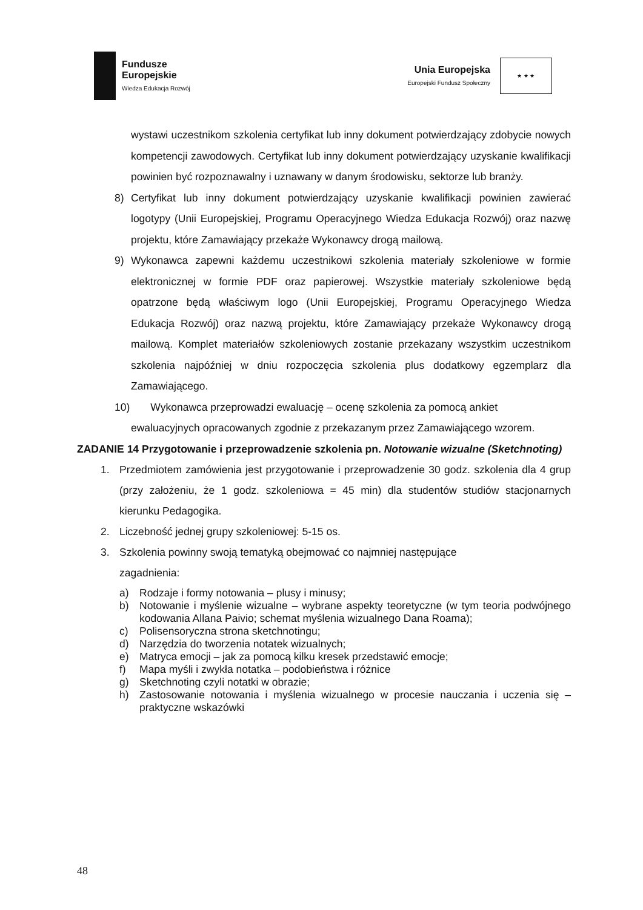Fundusze
Europejskie
Wiedza Edukacja Rozwój
Unia Europejska
Europejski Fundusz Społeczny
★ ★ ★
wystawi uczestnikom szkolenia certyfikat lub inny dokument potwierdzający zdobycie nowych kompetencji zawodowych. Certyfikat lub inny dokument potwierdzający uzyskanie kwalifikacji powinien być rozpoznawalny i uznawany w danym środowisku, sektorze lub branży.
8) Certyfikat lub inny dokument potwierdzający uzyskanie kwalifikacji powinien zawierać logotypy (Unii Europejskiej, Programu Operacyjnego Wiedza Edukacja Rozwój) oraz nazwę projektu, które Zamawiający przekaże Wykonawcy drogą mailową.
9) Wykonawca zapewni każdemu uczestnikowi szkolenia materiały szkoleniowe w formie elektronicznej w formie PDF oraz papierowej. Wszystkie materiały szkoleniowe będą opatrzone będą właściwym logo (Unii Europejskiej, Programu Operacyjnego Wiedza Edukacja Rozwój) oraz nazwą projektu, które Zamawiający przekaże Wykonawcy drogą mailową. Komplet materiałów szkoleniowych zostanie przekazany wszystkim uczestnikom szkolenia najpóźniej w dniu rozpoczęcia szkolenia plus dodatkowy egzemplarz dla Zamawiającego.
10) Wykonawca przeprowadzi ewaluację – ocenę szkolenia za pomocą ankiet
ewaluacyjnych opracowanych zgodnie z przekazanym przez Zamawiającego wzorem.
ZADANIE 14 Przygotowanie i przeprowadzenie szkolenia pn. Notowanie wizualne (Sketchnoting)
1. Przedmiotem zamówienia jest przygotowanie i przeprowadzenie 30 godz. szkolenia dla 4 grup (przy założeniu, że 1 godz. szkoleniowa = 45 min) dla studentów studiów stacjonarnych kierunku Pedagogika.
2. Liczebność jednej grupy szkoleniowej: 5-15 os.
3. Szkolenia powinny swoją tematyką obejmować co najmniej następujące
zagadnienia:
a) Rodzaje i formy notowania – plusy i minusy;
b) Notowanie i myślenie wizualne – wybrane aspekty teoretyczne (w tym teoria podwójnego kodowania Allana Paivio; schemat myślenia wizualnego Dana Roama);
c) Polisensoryczna strona sketchnotingu;
d) Narzędzia do tworzenia notatek wizualnych;
e) Matryca emocji – jak za pomocą kilku kresek przedstawić emocje;
f) Mapa myśli i zwykła notatka – podobieństwa i różnice
g) Sketchnoting czyli notatki w obrazie;
h) Zastosowanie notowania i myślenia wizualnego w procesie nauczania i uczenia się – praktyczne wskazówki
48